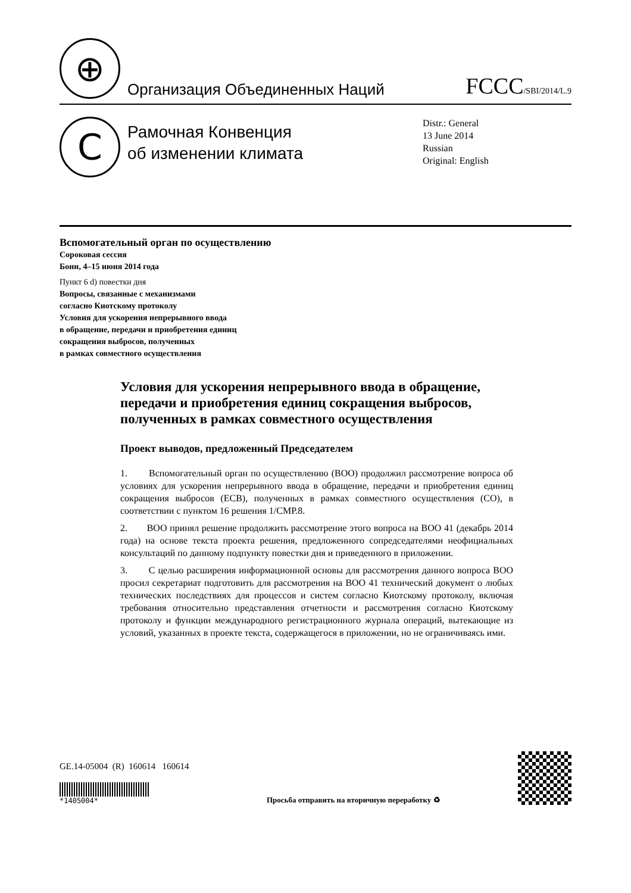⊕
Организация Объединенных Наций
FCCC/SBI/2014/L.9
C
Рамочная Конвенция
об изменении климата
Distr.: General
13 June 2014
Russian
Original: English
Вспомогательный орган по осуществлению
Сороковая сессия
Бонн, 4–15 июня 2014 года
Пункт 6 d) повестки дня
Вопросы, связанные с механизмами
согласно Киотскому протоколу
Условия для ускорения непрерывного ввода
в обращение, передачи и приобретения единиц
сокращения выбросов, полученных
в рамках совместного осуществления
Условия для ускорения непрерывного ввода в обращение, передачи и приобретения единиц сокращения выбросов, полученных в рамках совместного осуществления
Проект выводов, предложенный Председателем
1. Вспомогательный орган по осуществлению (ВОО) продолжил рассмотрение вопроса об условиях для ускорения непрерывного ввода в обращение, передачи и приобретения единиц сокращения выбросов (ЕСВ), полученных в рамках совместного осуществления (СО), в соответствии с пунктом 16 решения 1/CMP.8.
2. ВОО принял решение продолжить рассмотрение этого вопроса на ВОО 41 (декабрь 2014 года) на основе текста проекта решения, предложенного сопредседателями неофициальных консультаций по данному подпункту повестки дня и приведенного в приложении.
3. С целью расширения информационной основы для рассмотрения данного вопроса ВОО просил секретариат подготовить для рассмотрения на ВОО 41 технический документ о любых технических последствиях для процессов и систем согласно Киотскому протоколу, включая требования относительно представления отчетности и рассмотрения согласно Киотскому протоколу и функции международного регистрационного журнала операций, вытекающие из условий, указанных в проекте текста, содержащегося в приложении, но не ограничиваясь ими.
GE.14-05004 (R) 160614 160614
*1405004*
Просьба отправить на вторичную переработку ♻